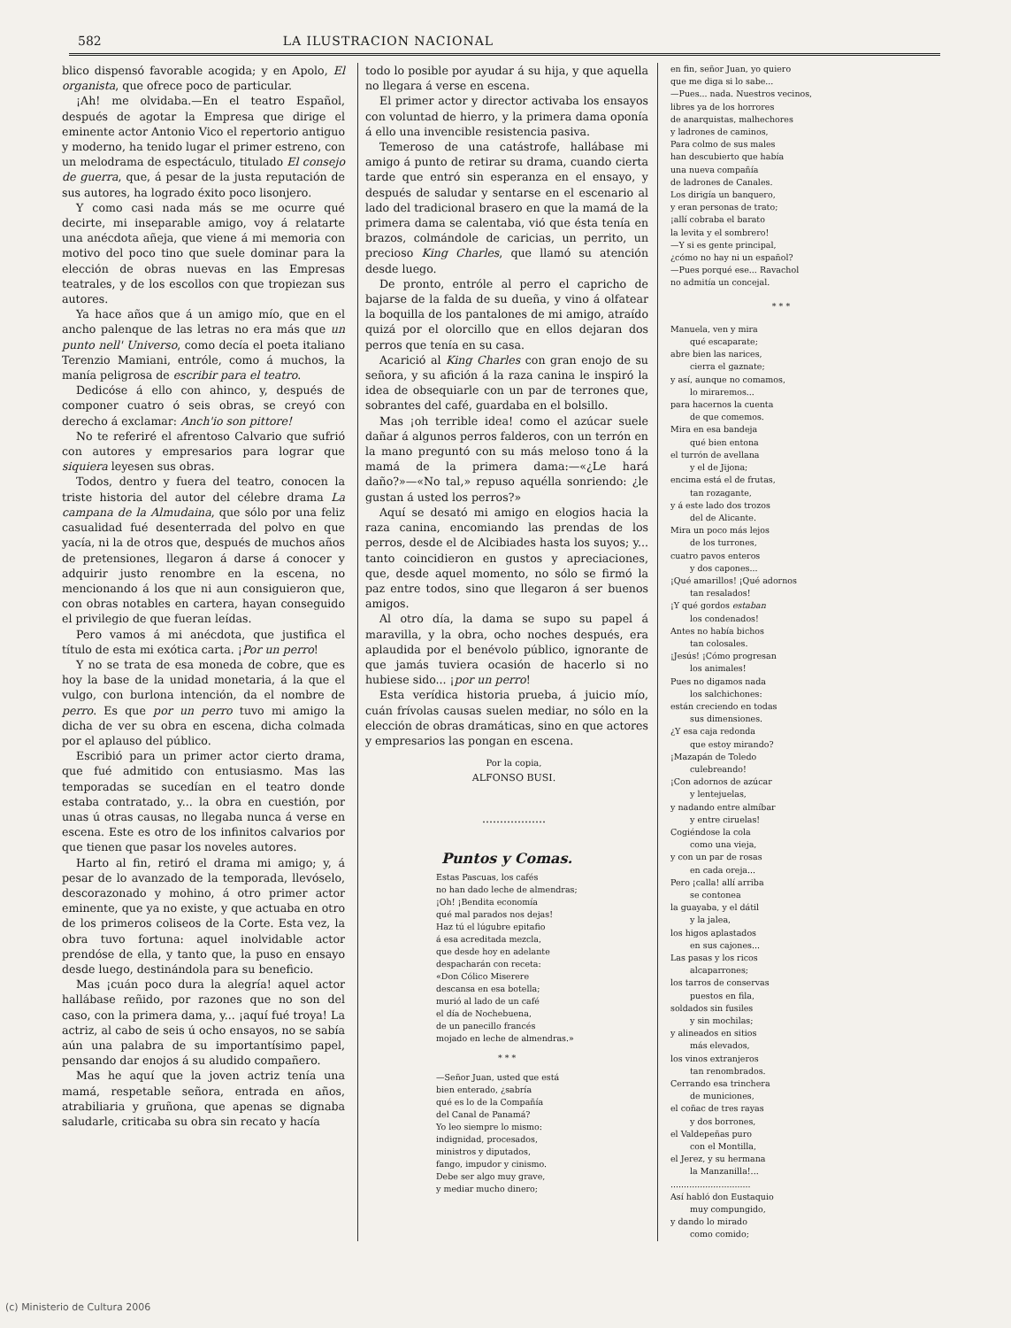582 LA ILUSTRACION NACIONAL
blico dispensó favorable acogida; y en Apolo, El organista, que ofrece poco de particular.
¡Ah! me olvidaba.—En el teatro Español, después de agotar la Empresa que dirige el eminente actor Antonio Vico el repertorio antiguo y moderno, ha tenido lugar el primer estreno, con un melodrama de espectáculo, titulado El consejo de guerra, que, á pesar de la justa reputación de sus autores, ha logrado éxito poco lisonjero.
Y como casi nada más se me ocurre qué decirte, mi inseparable amigo, voy á relatarte una anécdota añeja, que viene á mi memoria con motivo del poco tino que suele dominar para la elección de obras nuevas en las Empresas teatrales, y de los escollos con que tropiezan sus autores.
Ya hace años que á un amigo mío, que en el ancho palenque de las letras no era más que un punto nell' Universo, como decía el poeta italiano Terenzio Mamiani, entróle, como á muchos, la manía peligrosa de escribir para el teatro.
Dedicóse á ello con ahinco, y, después de componer cuatro ó seis obras, se creyó con derecho á exclamar: Anch'io son pittore!
No te referiré el afrentoso Calvario que sufrió con autores y empresarios para lograr que siquiera leyesen sus obras.
Todos, dentro y fuera del teatro, conocen la triste historia del autor del célebre drama La campana de la Almudaina, que sólo por una feliz casualidad fué desenterrada del polvo en que yacía, ni la de otros que, después de muchos años de pretensiones, llegaron á darse á conocer y adquirir justo renombre en la escena, no mencionando á los que ni aun consiguieron que, con obras notables en cartera, hayan conseguido el privilegio de que fueran leídas.
Pero vamos á mi anécdota, que justifica el título de esta mi exótica carta. ¡Por un perro!
Y no se trata de esa moneda de cobre, que es hoy la base de la unidad monetaria, á la que el vulgo, con burlona intención, da el nombre de perro. Es que por un perro tuvo mi amigo la dicha de ver su obra en escena, dicha colmada por el aplauso del público.
Escribió para un primer actor cierto drama, que fué admitido con entusiasmo. Mas las temporadas se sucedían en el teatro donde estaba contratado, y... la obra en cuestión, por unas ú otras causas, no llegaba nunca á verse en escena. Este es otro de los infinitos calvarios por que tienen que pasar los noveles autores.
Harto al fin, retiró el drama mi amigo; y, á pesar de lo avanzado de la temporada, llevóselo, descorazonado y mohino, á otro primer actor eminente, que ya no existe, y que actuaba en otro de los primeros coliseos de la Corte. Esta vez, la obra tuvo fortuna: aquel inolvidable actor prendóse de ella, y tanto que, la puso en ensayo desde luego, destinándola para su beneficio.
Mas ¡cuán poco dura la alegría! aquel actor hallábase reñido, por razones que no son del caso, con la primera dama, y... ¡aquí fué troya! La actriz, al cabo de seis ú ocho ensayos, no se sabía aún una palabra de su importantísimo papel, pensando dar enojos á su aludido compañero.
Mas he aquí que la joven actriz tenía una mamá, respetable señora, entrada en años, atrabiliaria y gruñona, que apenas se dignaba saludarle, criticaba su obra sin recato y hacía
todo lo posible por ayudar á su hija, y que aquella no llegara á verse en escena.
El primer actor y director activaba los ensayos con voluntad de hierro, y la primera dama oponía á ello una invencible resistencia pasiva.
Temeroso de una catástrofe, hallábase mi amigo á punto de retirar su drama, cuando cierta tarde que entró sin esperanza en el ensayo, y después de saludar y sentarse en el escenario al lado del tradicional brasero en que la mamá de la primera dama se calentaba, vió que ésta tenía en brazos, colmándole de caricias, un perrito, un precioso King Charles, que llamó su atención desde luego.
De pronto, entróle al perro el capricho de bajarse de la falda de su dueña, y vino á olfatear la boquilla de los pantalones de mi amigo, atraído quizá por el olorcillo que en ellos dejaran dos perros que tenía en su casa.
Acarició al King Charles con gran enojo de su señora, y su afición á la raza canina le inspiró la idea de obsequiarle con un par de terrones que, sobrantes del café, guardaba en el bolsillo.
Mas ¡oh terrible idea! como el azúcar suele dañar á algunos perros falderos, con un terrón en la mano preguntó con su más meloso tono á la mamá de la primera dama:—«¿Le hará daño?»—«No tal,» repuso aquélla sonriendo: ¿le gustan á usted los perros?»
Aquí se desató mi amigo en elogios hacia la raza canina, encomiando las prendas de los perros, desde el de Alcibiades hasta los suyos; y... tanto coincidieron en gustos y apreciaciones, que, desde aquel momento, no sólo se firmó la paz entre todos, sino que llegaron á ser buenos amigos.
Al otro día, la dama se supo su papel á maravilla, y la obra, ocho noches después, era aplaudida por el benévolo público, ignorante de que jamás tuviera ocasión de hacerlo si no hubiese sido... ¡por un perro!
Esta verídica historia prueba, á juicio mío, cuán frívolas causas suelen mediar, no sólo en la elección de obras dramáticas, sino en que actores y empresarios las pongan en escena.
Por la copia,
ALFONSO BUSI.
..................
Puntos y Comas.
Estas Pascuas, los cafés
no han dado leche de almendras;
¡Oh! ¡Bendita economía
qué mal parados nos dejas!
Haz tú el lúgubre epitafio
á esa acreditada mezcla,
que desde hoy en adelante
despacharán con receta:
«Don Cólico Miserere
descansa en esa botella;
murió al lado de un café
el día de Nochebuena,
de un panecillo francés
mojado en leche de almendras.»
* * *
—Señor Juan, usted que está
bien enterado, ¿sabría
qué es lo de la Compañía
del Canal de Panamá?
Yo leo siempre lo mismo:
indignidad, procesados,
ministros y diputados,
fango, impudor y cinismo.
Debe ser algo muy grave,
y mediar mucho dinero;
en fin, señor Juan, yo quiero
que me diga si lo sabe...
—Pues... nada. Nuestros vecinos,
libres ya de los horrores
de anarquistas, malhechores
y ladrones de caminos,
Para colmo de sus males
han descubierto que había
una nueva compañía
de ladrones de Canales.
Los dirigía un banquero,
y eran personas de trato;
¡allí cobraba el barato
la levita y el sombrero!
—Y si es gente principal,
¿cómo no hay ni un español?
—Pues porqué ese... Ravachol
no admitía un concejal.
* * *
Manuela, ven y mira
qué escaparate;
abre bien las narices,
cierra el gaznate;
y así, aunque no comamos,
lo miraremos...
para hacernos la cuenta
de que comemos.
Mira en esa bandeja
qué bien entona
el turrón de avellana
y el de Jijona;
encima está el de frutas,
tan rozagante,
y á este lado dos trozos
del de Alicante.
Mira un poco más lejos
de los turrones,
cuatro pavos enteros
y dos capones...
¡Qué amarillos! ¡Qué adornos
tan resalados!
¡Y qué gordos estaban
los condenados!
Antes no había bichos
tan colosales.
¡Jesús! ¡Cómo progresan
los animales!
Pues no digamos nada
los salchichones:
están creciendo en todas
sus dimensiones.
¿Y esa caja redonda
que estoy mirando?
¡Mazapán de Toledo
culebreando!
¡Con adornos de azúcar
y lentejuelas,
y nadando entre almíbar
y entre ciruelas!
Cogiéndose la cola
como una vieja,
y con un par de rosas
en cada oreja...
Pero ¡calla! allí arriba
se contonea
la guayaba, y el dátil
y la jalea,
los higos aplastados
en sus cajones...
Las pasas y los ricos
alcaparrones;
los tarros de conservas
puestos en fila,
soldados sin fusiles
y sin mochilas;
y alineados en sitios
más elevados,
los vinos extranjeros
tan renombrados.
Cerrando esa trinchera
de municiones,
el coñac de tres rayas
y dos borrones,
el Valdepeñas puro
con el Montilla,
el Jerez, y su hermana
la Manzanilla!...
..............................
Así habló don Eustaquio
muy compungido,
y dando lo mirado
como comido;
(c) Ministerio de Cultura 2006